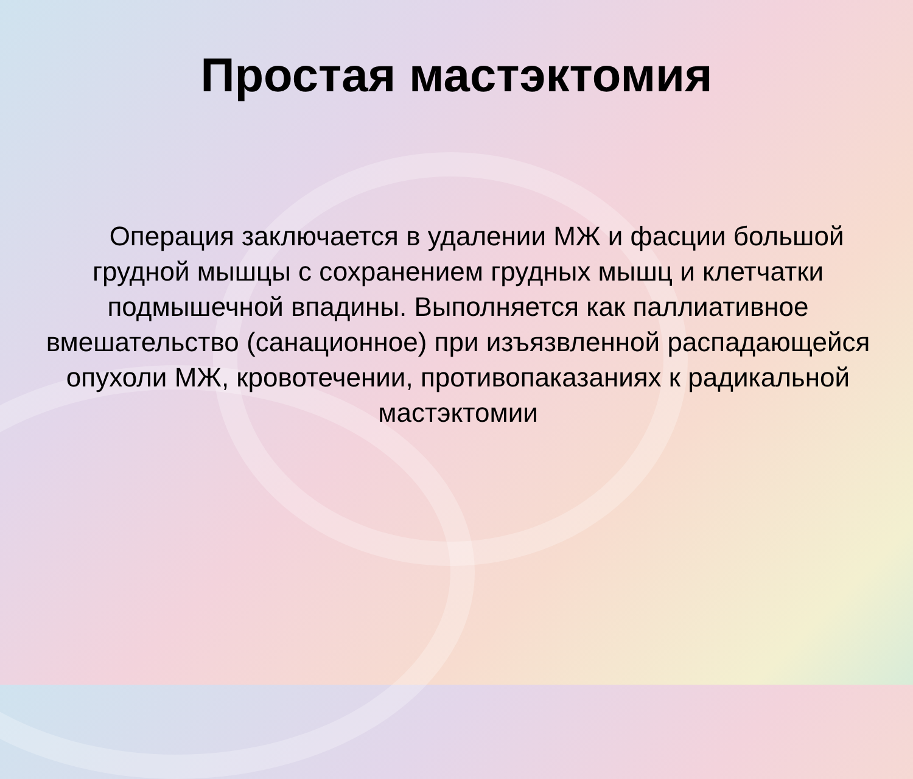Простая мастэктомия
Операция заключается в удалении МЖ и фасции большой грудной мышцы с сохранением грудных мышц и клетчатки подмышечной впадины. Выполняется как паллиативное вмешательство (санационное) при изъязвленной распадающейся опухоли МЖ, кровотечении, противопаказаниях к радикальной мастэктомии